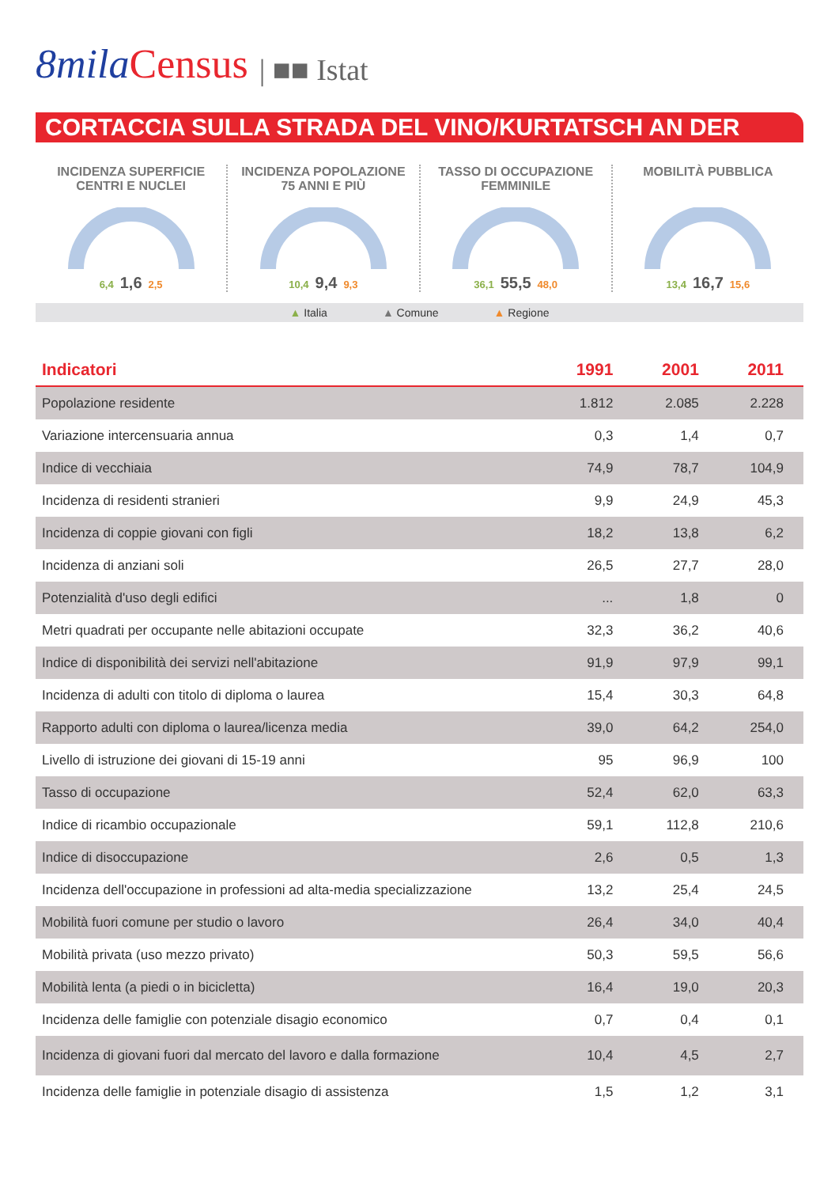8mila Census | ■■ Istat
CORTACCIA SULLA STRADA DEL VINO/KURTATSCH AN DER
INCIDENZA SUPERFICIE
CENTRI E NUCLEI
6,4 1,6 2,5
INCIDENZA POPOLAZIONE
75 ANNI E PIÙ
10,4 9,4 9,3
TASSO DI OCCUPAZIONE
FEMMINILE
36,1 55,5 48,0
MOBILITÀ PUBBLICA
13,4 16,7 15,6
▲ Italia ▲ Comune ▲ Regione
| Indicatori | 1991 | 2001 | 2011 |
| --- | --- | --- | --- |
| Popolazione residente | 1.812 | 2.085 | 2.228 |
| Variazione intercensuaria annua | 0,3 | 1,4 | 0,7 |
| Indice di vecchiaia | 74,9 | 78,7 | 104,9 |
| Incidenza di residenti stranieri | 9,9 | 24,9 | 45,3 |
| Incidenza di coppie giovani con figli | 18,2 | 13,8 | 6,2 |
| Incidenza di anziani soli | 26,5 | 27,7 | 28,0 |
| Potenzialità d'uso degli edifici | ... | 1,8 | 0 |
| Metri quadrati per occupante nelle abitazioni occupate | 32,3 | 36,2 | 40,6 |
| Indice di disponibilità dei servizi nell'abitazione | 91,9 | 97,9 | 99,1 |
| Incidenza di adulti con titolo di diploma o laurea | 15,4 | 30,3 | 64,8 |
| Rapporto adulti con diploma o laurea/licenza media | 39,0 | 64,2 | 254,0 |
| Livello di istruzione dei giovani di 15-19 anni | 95 | 96,9 | 100 |
| Tasso di occupazione | 52,4 | 62,0 | 63,3 |
| Indice di ricambio occupazionale | 59,1 | 112,8 | 210,6 |
| Indice di disoccupazione | 2,6 | 0,5 | 1,3 |
| Incidenza dell'occupazione in professioni ad alta-media specializzazione | 13,2 | 25,4 | 24,5 |
| Mobilità fuori comune per studio o lavoro | 26,4 | 34,0 | 40,4 |
| Mobilità privata (uso mezzo privato) | 50,3 | 59,5 | 56,6 |
| Mobilità lenta (a piedi o in bicicletta) | 16,4 | 19,0 | 20,3 |
| Incidenza delle famiglie con potenziale disagio economico | 0,7 | 0,4 | 0,1 |
| Incidenza di giovani fuori dal mercato del lavoro e dalla formazione | 10,4 | 4,5 | 2,7 |
| Incidenza delle famiglie in potenziale disagio di assistenza | 1,5 | 1,2 | 3,1 |